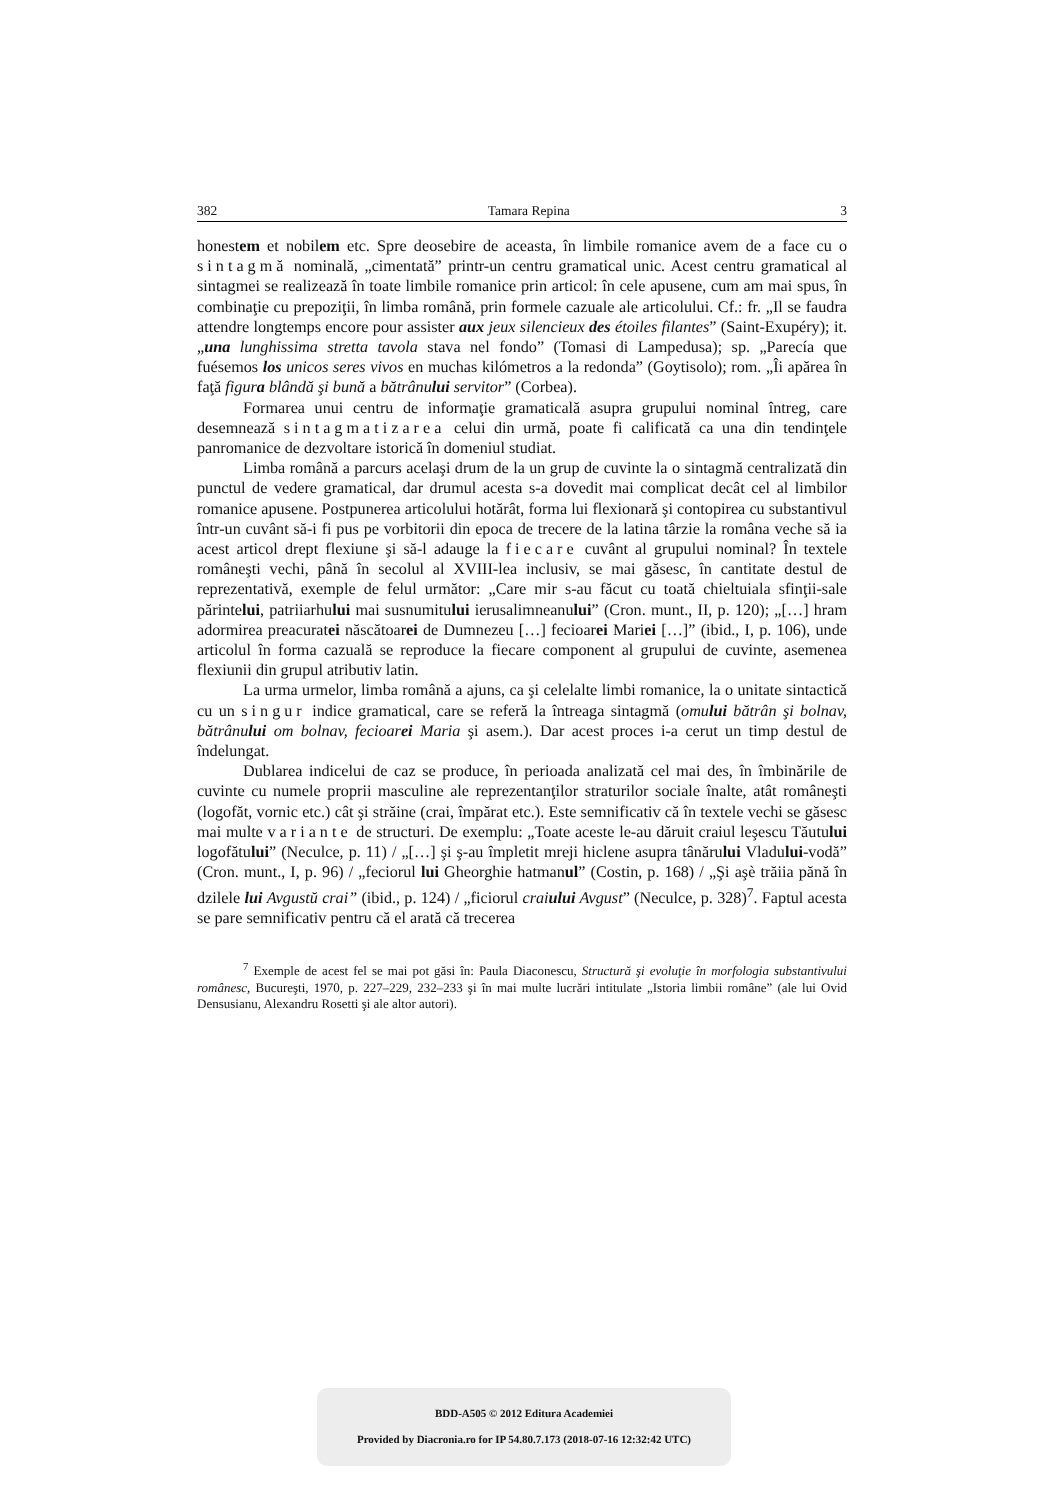382 Tamara Repina 3
honestem et nobilem etc. Spre deosebire de aceasta, în limbile romanice avem de a face cu o sintagmă nominală, „cimentată” printr-un centru gramatical unic. Acest centru gramatical al sintagmei se realizează în toate limbile romanice prin articol: în cele apusene, cum am mai spus, în combinaţie cu prepoziţii, în limba română, prin formele cazuale ale articolului. Cf.: fr. „Il se faudra attendre longtemps encore pour assister aux jeux silencieux des étoiles filantes” (Saint-Exupéry); it. „una lunghissima stretta tavola stava nel fondo” (Tomasi di Lampedusa); sp. „Parecía que fuésemos los unicos seres vivos en muchas kilómetros a la redonda” (Goytisolo); rom. „Îi apărea în faţă figura blândă şi bună a bătrânului servitor” (Corbea).
Formarea unui centru de informaţie gramaticală asupra grupului nominal întreg, care desemnează sintagmatizarea celui din urmă, poate fi calificată ca una din tendinţele panromanice de dezvoltare istorică în domeniul studiat.
Limba română a parcurs acelaşi drum de la un grup de cuvinte la o sintagmă centralizată din punctul de vedere gramatical, dar drumul acesta s-a dovedit mai complicat decât cel al limbilor romanice apusene. Postpunerea articolului hotărât, forma lui flexionară şi contopirea cu substantivul într-un cuvânt să-i fi pus pe vorbitorii din epoca de trecere de la latina târzie la româna veche să ia acest articol drept flexiune şi să-l adauge la fiecare cuvânt al grupului nominal? În textele româneşti vechi, până în secolul al XVIII-lea inclusiv, se mai găsesc, în cantitate destul de reprezentativă, exemple de felul următor: „Care mir s-au făcut cu toată chieltuiala sfinţii-sale părintelui, patriiarhului mai susnumitului ierusalimneanului” (Cron. munt., II, p. 120); „[…] hram adormirea preacuratei născătoarei de Dumnezeu […] fecioarei Mariei […]” (ibid., I, p. 106), unde articolul în forma cazuală se reproduce la fiecare component al grupului de cuvinte, asemenea flexiunii din grupul atributiv latin.
La urma urmelor, limba română a ajuns, ca şi celelalte limbi romanice, la o unitate sintactică cu un singur indice gramatical, care se referă la întreaga sintagmă (omului bătrân şi bolnav, bătrânului om bolnav, fecioarei Maria şi asem.). Dar acest proces i-a cerut un timp destul de îndelungat.
Dublarea indicelui de caz se produce, în perioada analizată cel mai des, în îmbinările de cuvinte cu numele proprii masculine ale reprezentanţilor straturilor sociale înalte, atât româneşti (logofăt, vornic etc.) cât şi străine (crai, împărat etc.). Este semnificativ că în textele vechi se găsesc mai multe variante de structuri. De exemplu: „Toate aceste le-au dăruit craiul leşescu Tăutului logofătului” (Neculce, p. 11) / „[…] şi ş-au împletit mreji hiclene asupra tânărului Vladului-vodă” (Cron. munt., I, p. 96) / „feciorul lui Gheorghie hatmanul” (Costin, p. 168) / „Şi aşè trăiia pănă în dzilele lui Avgustŭ crai” (ibid., p. 124) / „ficiorul craiului Avgust” (Neculce, p. 328)<sup>7</sup>. Faptul acesta se pare semnificativ pentru că el arată că trecerea
<sup>7</sup> Exemple de acest fel se mai pot găsi în: Paula Diaconescu, Structură şi evoluţie în morfologia substantivului românesc, Bucureşti, 1970, p. 227–229, 232–233 şi în mai multe lucrări intitulate „Istoria limbii române” (ale lui Ovid Densusianu, Alexandru Rosetti şi ale altor autori).
BDD-A505 © 2012 Editura Academiei
Provided by Diacronia.ro for IP 54.80.7.173 (2018-07-16 12:32:42 UTC)